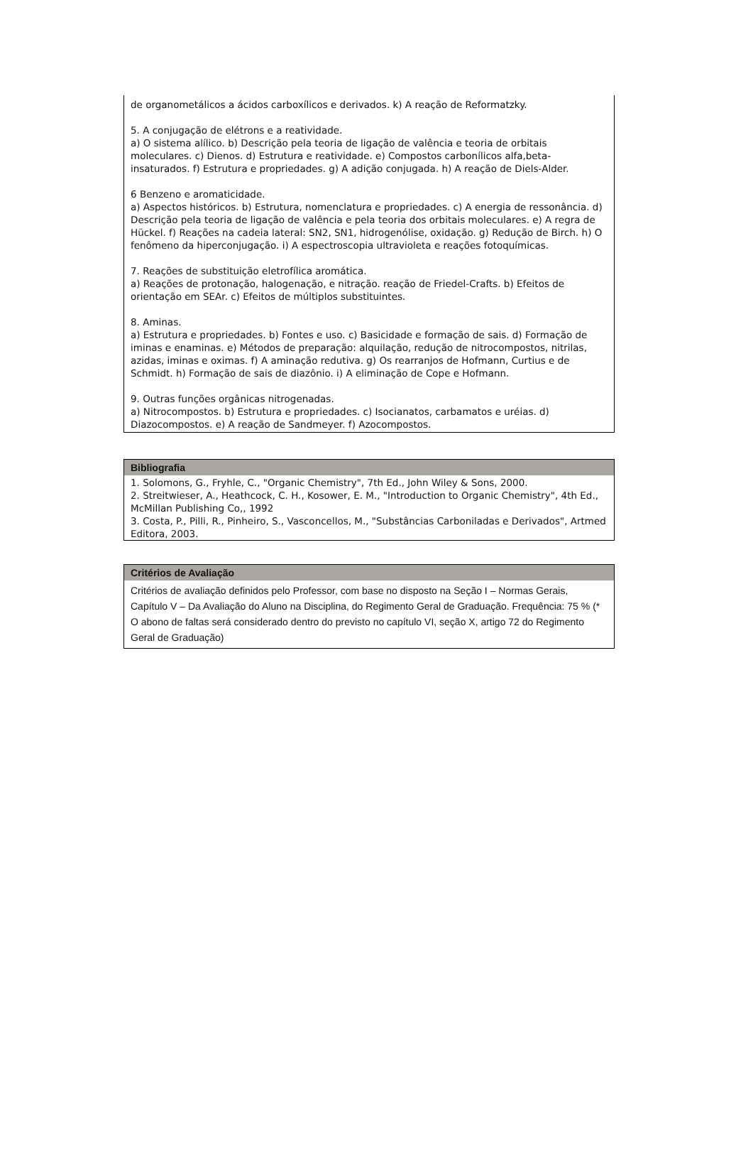de organometálicos a ácidos carboxílicos e derivados. k) A reação de Reformatzky.
5. A conjugação de elétrons e a reatividade.
a) O sistema alílico. b) Descrição pela teoria de ligação de valência e teoria de orbitais moleculares. c) Dienos. d) Estrutura e reatividade. e) Compostos carbonílicos alfa,beta-insaturados. f) Estrutura e propriedades. g) A adição conjugada. h) A reação de Diels-Alder.
6 Benzeno e aromaticidade.
a) Aspectos históricos. b) Estrutura, nomenclatura e propriedades. c) A energia de ressonância. d) Descrição pela teoria de ligação de valência e pela teoria dos orbitais moleculares. e) A regra de Hückel. f) Reações na cadeia lateral: SN2, SN1, hidrogenólise, oxidação. g) Redução de Birch. h) O fenômeno da hiperconjugação. i) A espectroscopia ultravioleta e reações fotoquímicas.
7. Reações de substituição eletrofílica aromática.
a) Reações de protonação, halogenação, e nitração. reação de Friedel-Crafts. b) Efeitos de orientação em SEAr. c) Efeitos de múltiplos substituintes.
8. Aminas.
a) Estrutura e propriedades. b) Fontes e uso. c) Basicidade e formação de sais. d) Formação de iminas e enaminas. e) Métodos de preparação: alquilação, redução de nitrocompostos, nitrilas, azidas, iminas e oximas. f) A aminação redutiva. g) Os rearranjos de Hofmann, Curtius e de Schmidt. h) Formação de sais de diazônio. i) A eliminação de Cope e Hofmann.
9. Outras funções orgânicas nitrogenadas.
a) Nitrocompostos. b) Estrutura e propriedades. c) Isocianatos, carbamatos e uréias. d) Diazocompostos. e) A reação de Sandmeyer. f) Azocompostos.
Bibliografia
1. Solomons, G., Fryhle, C., "Organic Chemistry", 7th Ed., John Wiley & Sons, 2000.
2. Streitwieser, A., Heathcock, C. H., Kosower, E. M., "Introduction to Organic Chemistry", 4th Ed., McMillan Publishing Co,, 1992
3. Costa, P., Pilli, R., Pinheiro, S., Vasconcellos, M., "Substâncias Carboniladas e Derivados", Artmed Editora, 2003.
Critérios de Avaliação
Critérios de avaliação definidos pelo Professor, com base no disposto na Seção I – Normas Gerais, Capítulo V – Da Avaliação do Aluno na Disciplina, do Regimento Geral de Graduação. Frequência: 75 % (* O abono de faltas será considerado dentro do previsto no capítulo VI, seção X, artigo 72 do Regimento Geral de Graduação)